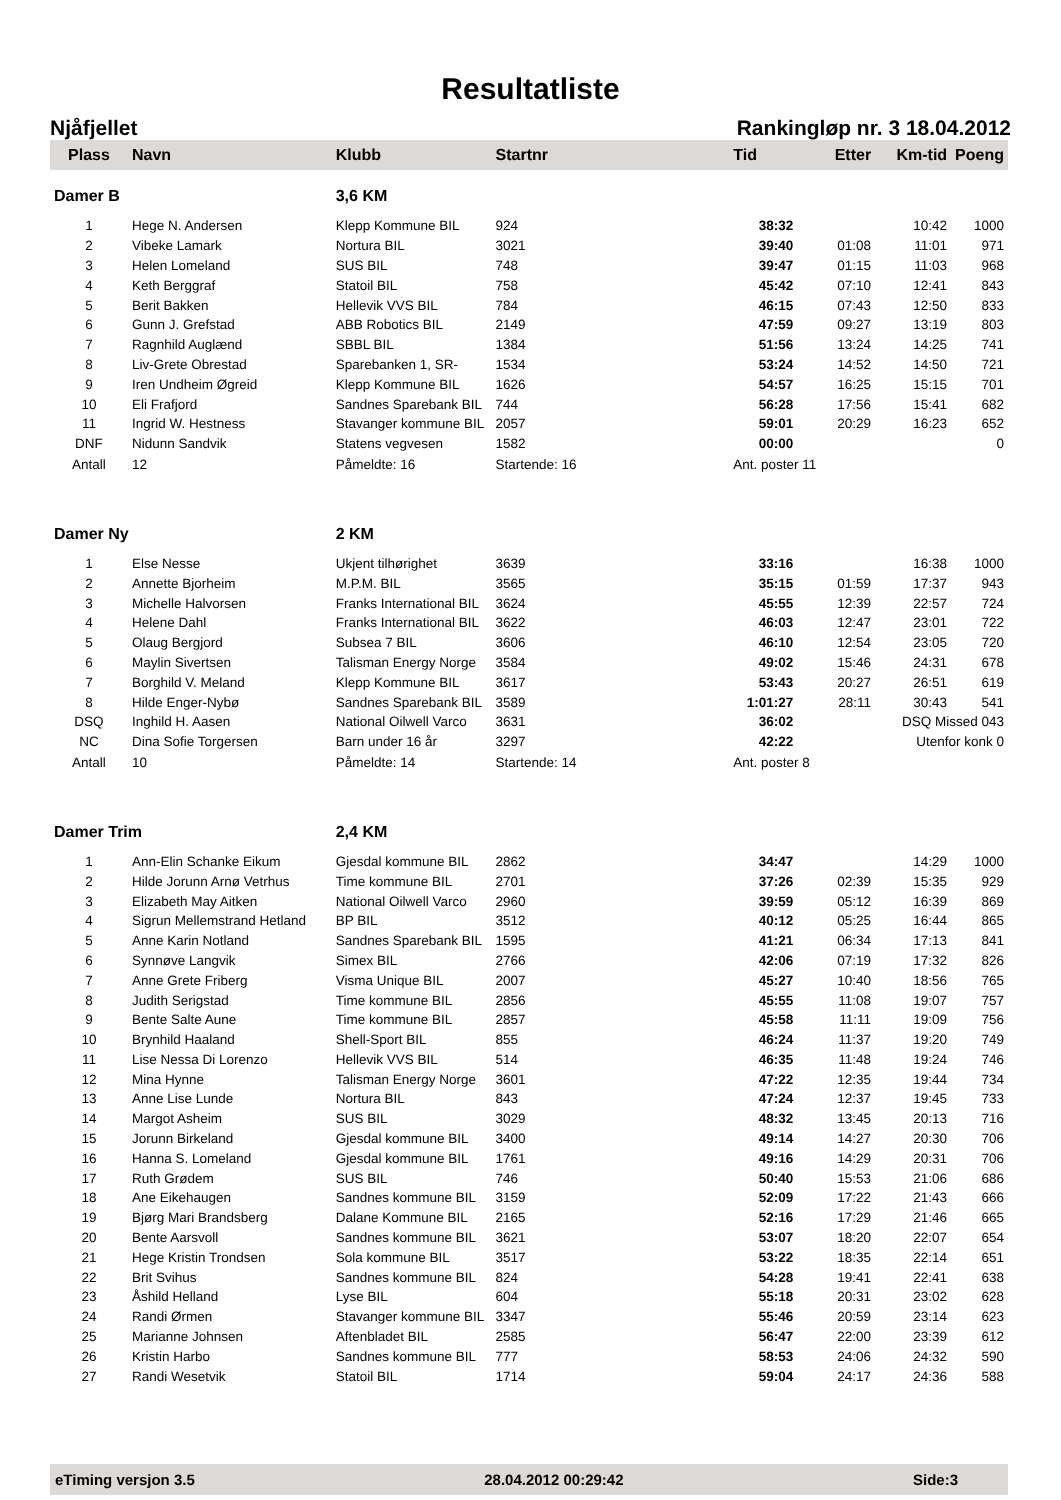Resultatliste
Njåfjellet Rankingløp nr. 3 18.04.2012
| Plass | Navn | Klubb | Startnr | Tid | Etter | Km-tid | Poeng |
| --- | --- | --- | --- | --- | --- | --- | --- |
| Damer B | | 3,6 KM | | | | | |
| 1 | Hege N. Andersen | Klepp Kommune BIL | 924 | 38:32 | | 10:42 | 1000 |
| 2 | Vibeke Lamark | Nortura BIL | 3021 | 39:40 | 01:08 | 11:01 | 971 |
| 3 | Helen Lomeland | SUS BIL | 748 | 39:47 | 01:15 | 11:03 | 968 |
| 4 | Keth Berggraf | Statoil BIL | 758 | 45:42 | 07:10 | 12:41 | 843 |
| 5 | Berit Bakken | Hellevik VVS BIL | 784 | 46:15 | 07:43 | 12:50 | 833 |
| 6 | Gunn J. Grefstad | ABB Robotics BIL | 2149 | 47:59 | 09:27 | 13:19 | 803 |
| 7 | Ragnhild Auglænd | SBBL BIL | 1384 | 51:56 | 13:24 | 14:25 | 741 |
| 8 | Liv-Grete Obrestad | Sparebanken 1, SR- | 1534 | 53:24 | 14:52 | 14:50 | 721 |
| 9 | Iren Undheim Øgreid | Klepp Kommune BIL | 1626 | 54:57 | 16:25 | 15:15 | 701 |
| 10 | Eli Frafjord | Sandnes Sparebank BIL | 744 | 56:28 | 17:56 | 15:41 | 682 |
| 11 | Ingrid W. Hestness | Stavanger kommune BIL | 2057 | 59:01 | 20:29 | 16:23 | 652 |
| DNF | Nidunn Sandvik | Statens vegvesen | 1582 | 00:00 | | | 0 |
| Antall | 12 | Påmeldte: 16 | Startende: 16 | Ant. poster 11 | | | |
| Damer Ny | | 2 KM | | | | | |
| 1 | Else Nesse | Ukjent tilhørighet | 3639 | 33:16 | | 16:38 | 1000 |
| 2 | Annette Bjorheim | M.P.M. BIL | 3565 | 35:15 | 01:59 | 17:37 | 943 |
| 3 | Michelle Halvorsen | Franks International BIL | 3624 | 45:55 | 12:39 | 22:57 | 724 |
| 4 | Helene Dahl | Franks International BIL | 3622 | 46:03 | 12:47 | 23:01 | 722 |
| 5 | Olaug Bergjord | Subsea 7 BIL | 3606 | 46:10 | 12:54 | 23:05 | 720 |
| 6 | Maylin Sivertsen | Talisman Energy Norge | 3584 | 49:02 | 15:46 | 24:31 | 678 |
| 7 | Borghild V. Meland | Klepp Kommune BIL | 3617 | 53:43 | 20:27 | 26:51 | 619 |
| 8 | Hilde Enger-Nybø | Sandnes Sparebank BIL | 3589 | 1:01:27 | 28:11 | 30:43 | 541 |
| DSQ | Inghild H. Aasen | National Oilwell Varco | 3631 | 36:02 | | DSQ Missed 043 | |
| NC | Dina Sofie Torgersen | Barn under 16 år | 3297 | 42:22 | | Utenfor konk 0 | |
| Antall | 10 | Påmeldte: 14 | Startende: 14 | Ant. poster 8 | | | |
| Damer Trim | | 2,4 KM | | | | | |
| 1 | Ann-Elin Schanke Eikum | Gjesdal kommune BIL | 2862 | 34:47 | | 14:29 | 1000 |
| 2 | Hilde Jorunn Arnø Vetrhus | Time kommune BIL | 2701 | 37:26 | 02:39 | 15:35 | 929 |
| 3 | Elizabeth May Aitken | National Oilwell Varco | 2960 | 39:59 | 05:12 | 16:39 | 869 |
| 4 | Sigrun Mellemstrand Hetland | BP BIL | 3512 | 40:12 | 05:25 | 16:44 | 865 |
| 5 | Anne Karin Notland | Sandnes Sparebank BIL | 1595 | 41:21 | 06:34 | 17:13 | 841 |
| 6 | Synnøve Langvik | Simex BIL | 2766 | 42:06 | 07:19 | 17:32 | 826 |
| 7 | Anne Grete Friberg | Visma Unique BIL | 2007 | 45:27 | 10:40 | 18:56 | 765 |
| 8 | Judith Serigstad | Time kommune BIL | 2856 | 45:55 | 11:08 | 19:07 | 757 |
| 9 | Bente Salte Aune | Time kommune BIL | 2857 | 45:58 | 11:11 | 19:09 | 756 |
| 10 | Brynhild Haaland | Shell-Sport BIL | 855 | 46:24 | 11:37 | 19:20 | 749 |
| 11 | Lise Nessa Di Lorenzo | Hellevik VVS BIL | 514 | 46:35 | 11:48 | 19:24 | 746 |
| 12 | Mina Hynne | Talisman Energy Norge | 3601 | 47:22 | 12:35 | 19:44 | 734 |
| 13 | Anne Lise Lunde | Nortura BIL | 843 | 47:24 | 12:37 | 19:45 | 733 |
| 14 | Margot Asheim | SUS BIL | 3029 | 48:32 | 13:45 | 20:13 | 716 |
| 15 | Jorunn Birkeland | Gjesdal kommune BIL | 3400 | 49:14 | 14:27 | 20:30 | 706 |
| 16 | Hanna S. Lomeland | Gjesdal kommune BIL | 1761 | 49:16 | 14:29 | 20:31 | 706 |
| 17 | Ruth Grødem | SUS BIL | 746 | 50:40 | 15:53 | 21:06 | 686 |
| 18 | Ane Eikehaugen | Sandnes kommune BIL | 3159 | 52:09 | 17:22 | 21:43 | 666 |
| 19 | Bjørg Mari Brandsberg | Dalane Kommune BIL | 2165 | 52:16 | 17:29 | 21:46 | 665 |
| 20 | Bente Aarsvoll | Sandnes kommune BIL | 3621 | 53:07 | 18:20 | 22:07 | 654 |
| 21 | Hege Kristin Trondsen | Sola kommune BIL | 3517 | 53:22 | 18:35 | 22:14 | 651 |
| 22 | Brit Svihus | Sandnes kommune BIL | 824 | 54:28 | 19:41 | 22:41 | 638 |
| 23 | Åshild Helland | Lyse BIL | 604 | 55:18 | 20:31 | 23:02 | 628 |
| 24 | Randi Ørmen | Stavanger kommune BIL | 3347 | 55:46 | 20:59 | 23:14 | 623 |
| 25 | Marianne Johnsen | Aftenbladet BIL | 2585 | 56:47 | 22:00 | 23:39 | 612 |
| 26 | Kristin Harbo | Sandnes kommune BIL | 777 | 58:53 | 24:06 | 24:32 | 590 |
| 27 | Randi Wesetvik | Statoil BIL | 1714 | 59:04 | 24:17 | 24:36 | 588 |
eTiming versjon 3.5 28.04.2012 00:29:42 Side:3